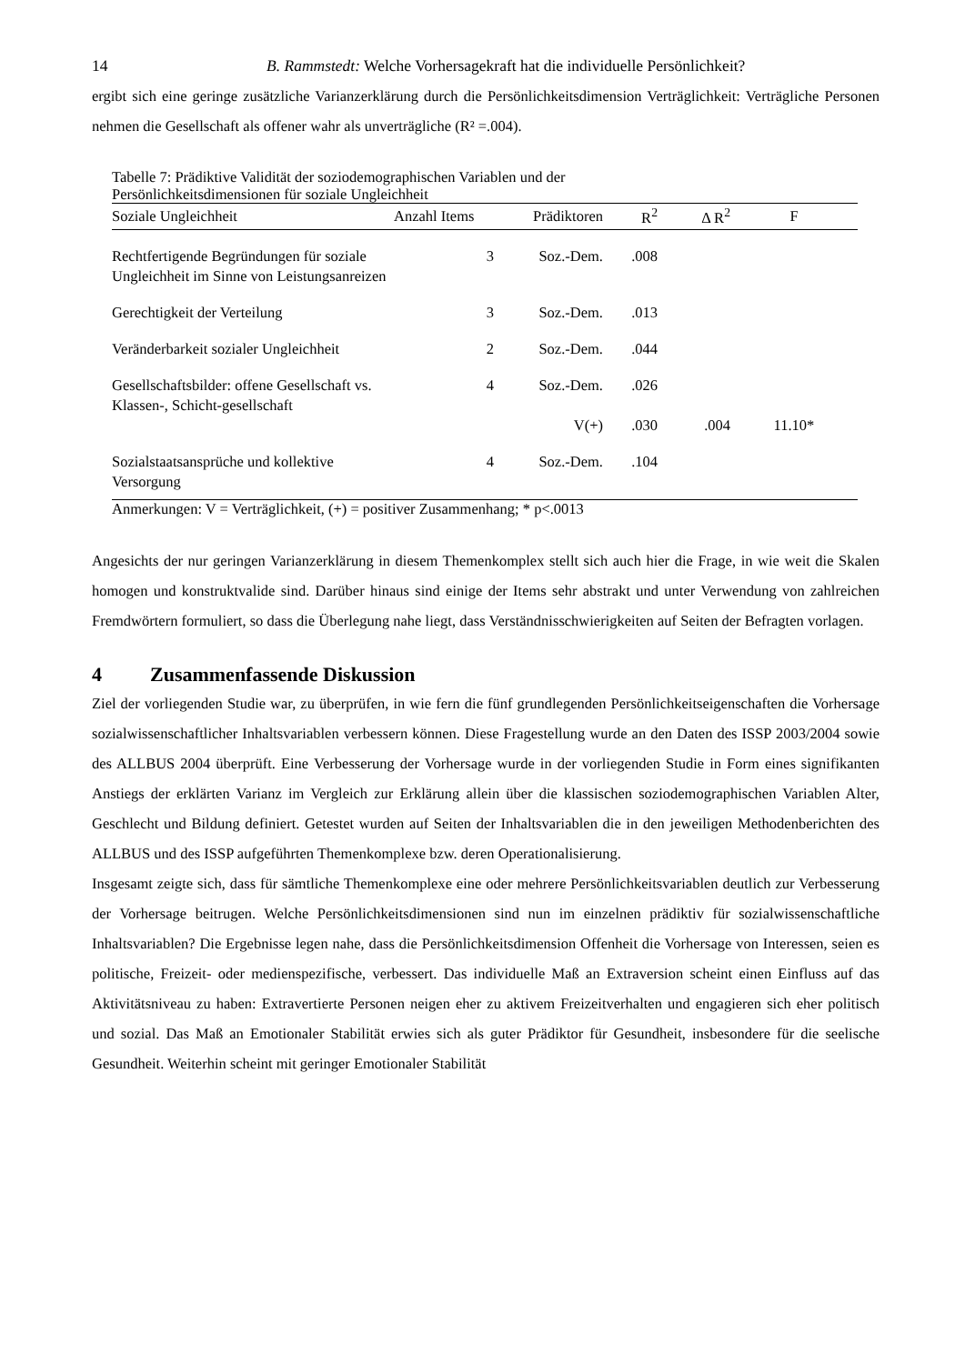14 B. Rammstedt: Welche Vorhersagekraft hat die individuelle Persönlichkeit?
ergibt sich eine geringe zusätzliche Varianzerklärung durch die Persönlichkeitsdimension Verträglichkeit: Verträgliche Personen nehmen die Gesellschaft als offener wahr als unverträgliche (R² =.004).
Tabelle 7: Prädiktive Validität der soziodemographischen Variablen und der
Persönlichkeitsdimensionen für soziale Ungleichheit
| Soziale Ungleichheit | Anzahl Items | Prädiktoren | R<sup>2</sup> | Δ R<sup>2</sup> | F |
| --- | --- | --- | --- | --- | --- |
| Rechtfertigende Begründungen für soziale Ungleichheit im Sinne von Leistungsanreizen | 3 | Soz.-Dem. | .008 | | |
| Gerechtigkeit der Verteilung | 3 | Soz.-Dem. | .013 | | |
| Veränderbarkeit sozialer Ungleichheit | 2 | Soz.-Dem. | .044 | | |
| Gesellschaftsbilder: offene Gesellschaft vs. Klassen-, Schicht-gesellschaft | 4 | Soz.-Dem. | .026 | | |
| | | V(+) | .030 | .004 | 11.10* |
| Sozialstaatsansprüche und kollektive Versorgung | 4 | Soz.-Dem. | .104 | | |
Anmerkungen: V = Verträglichkeit, (+) = positiver Zusammenhang; * p<.0013
Angesichts der nur geringen Varianzerklärung in diesem Themenkomplex stellt sich auch hier die Frage, in wie weit die Skalen homogen und konstruktvalide sind. Darüber hinaus sind einige der Items sehr abstrakt und unter Verwendung von zahlreichen Fremdwörtern formuliert, so dass die Überlegung nahe liegt, dass Verständnisschwierigkeiten auf Seiten der Befragten vorlagen.
4 Zusammenfassende Diskussion
Ziel der vorliegenden Studie war, zu überprüfen, in wie fern die fünf grundlegenden Persönlichkeitseigenschaften die Vorhersage sozialwissenschaftlicher Inhaltsvariablen verbessern können. Diese Fragestellung wurde an den Daten des ISSP 2003/2004 sowie des ALLBUS 2004 überprüft. Eine Verbesserung der Vorhersage wurde in der vorliegenden Studie in Form eines signifikanten Anstiegs der erklärten Varianz im Vergleich zur Erklärung allein über die klassischen soziodemographischen Variablen Alter, Geschlecht und Bildung definiert. Getestet wurden auf Seiten der Inhaltsvariablen die in den jeweiligen Methodenberichten des ALLBUS und des ISSP aufgeführten Themenkomplexe bzw. deren Operationalisierung.
Insgesamt zeigte sich, dass für sämtliche Themenkomplexe eine oder mehrere Persönlichkeitsvariablen deutlich zur Verbesserung der Vorhersage beitrugen. Welche Persönlichkeitsdimensionen sind nun im einzelnen prädiktiv für sozialwissenschaftliche Inhaltsvariablen? Die Ergebnisse legen nahe, dass die Persönlichkeitsdimension Offenheit die Vorhersage von Interessen, seien es politische, Freizeit- oder medienspezifische, verbessert. Das individuelle Maß an Extraversion scheint einen Einfluss auf das Aktivitätsniveau zu haben: Extravertierte Personen neigen eher zu aktivem Freizeitverhalten und engagieren sich eher politisch und sozial. Das Maß an Emotionaler Stabilität erwies sich als guter Prädiktor für Gesundheit, insbesondere für die seelische Gesundheit. Weiterhin scheint mit geringer Emotionaler Stabilität